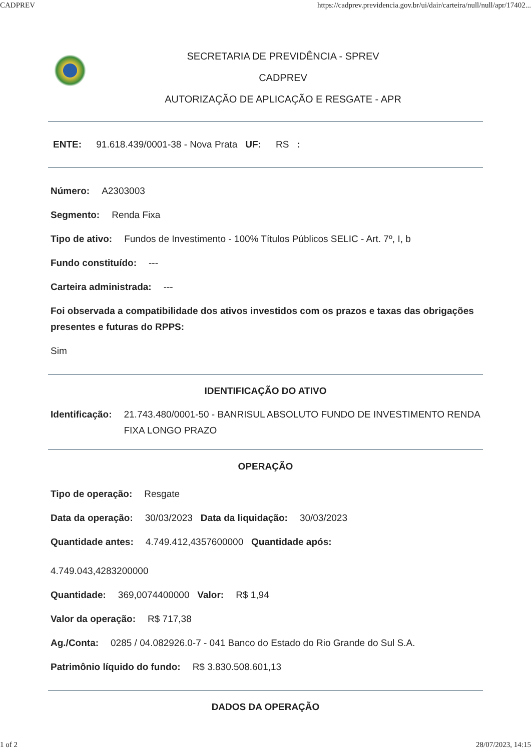CADPREV https://cadprev.previdencia.gov.br/ui/dair/carteira/null/null/apr/17402...
SECRETARIA DE PREVIDÊNCIA - SPREV
CADPREV
AUTORIZAÇÃO DE APLICAÇÃO E RESGATE - APR
ENTE: 91.618.439/0001-38 - Nova Prata UF: RS :
Número: A2303003
Segmento: Renda Fixa
Tipo de ativo: Fundos de Investimento - 100% Títulos Públicos SELIC - Art. 7º, I, b
Fundo constituído: ---
Carteira administrada: ---
Foi observada a compatibilidade dos ativos investidos com os prazos e taxas das obrigações presentes e futuras do RPPS:
Sim
IDENTIFICAÇÃO DO ATIVO
Identificação: 21.743.480/0001-50 - BANRISUL ABSOLUTO FUNDO DE INVESTIMENTO RENDA FIXA LONGO PRAZO
OPERAÇÃO
Tipo de operação: Resgate
Data da operação: 30/03/2023 Data da liquidação: 30/03/2023
Quantidade antes: 4.749.412,4357600000 Quantidade após:
4.749.043,4283200000
Quantidade: 369,0074400000 Valor: R$ 1,94
Valor da operação: R$ 717,38
Ag./Conta: 0285 / 04.082926.0-7 - 041 Banco do Estado do Rio Grande do Sul S.A.
Patrimônio líquido do fundo: R$ 3.830.508.601,13
DADOS DA OPERAÇÃO
1 of 2 28/07/2023, 14:15